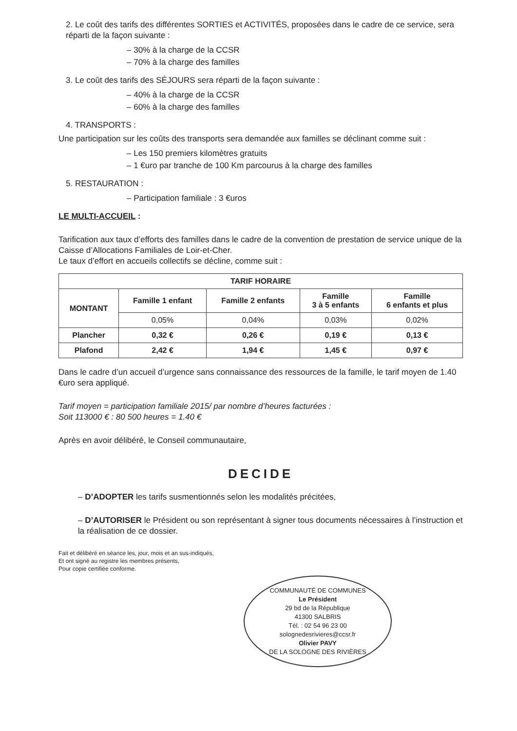2. Le coût des tarifs des différentes SORTIES et ACTIVITÉS, proposées dans le cadre de ce service, sera réparti de la façon suivante :
– 30% à la charge de la CCSR
– 70% à la charge des familles
3. Le coût des tarifs des SÉJOURS sera réparti de la façon suivante :
– 40% à la charge de la CCSR
– 60% à la charge des familles
4. TRANSPORTS :
Une participation sur les coûts des transports sera demandée aux familles se déclinant comme suit :
– Les 150 premiers kilomètres gratuits
– 1 €uro par tranche de 100 Km parcourus à la charge des familles
5. RESTAURATION :
– Participation familiale : 3 €uros
LE MULTI-ACCUEIL :
Tarification aux taux d’efforts des familles dans le cadre de la convention de prestation de service unique de la Caisse d’Allocations Familiales de Loir-et-Cher.
Le taux d’effort en accueils collectifs se décline, comme suit :
| TARIF HORAIRE | | | | |
| --- | --- | --- | --- | --- |
| MONTANT | Famille 1 enfant | Famille 2 enfants | Famille 3 à 5 enfants | Famille 6 enfants et plus |
| | 0,05% | 0,04% | 0,03% | 0,02% |
| Plancher | 0,32 € | 0,26 € | 0,19 € | 0,13 € |
| Plafond | 2,42 € | 1,94 € | 1,45 € | 0,97 € |
Dans le cadre d’un accueil d’urgence sans connaissance des ressources de la famille, le tarif moyen de 1.40 €uro sera appliqué.
Tarif moyen = participation familiale 2015/ par nombre d’heures facturées :
Soit 113000 € : 80 500 heures = 1.40 €
Après en avoir délibéré, le Conseil communautaire,
DECIDE
– D’ADOPTER les tarifs susmentionnés selon les modalités précitées,
– D’AUTORISER le Président ou son représentant à signer tous documents nécessaires à l’instruction et la réalisation de ce dossier.
Fait et délibéré en séance les, jour, mois et an sus-indiqués,
Et ont signé au registre les membres présents,
Pour copie certifiée conforme.
COMMUNAUTÉ DE COMMUNES
Le Président
29 bd de la République
41300 SALBRIS
Tél. : 02 54 96 23 00
solognedesrivieres@ccsr.fr
Olivier PAVY
DE LA SOLOGNE DES RIVIÈRES